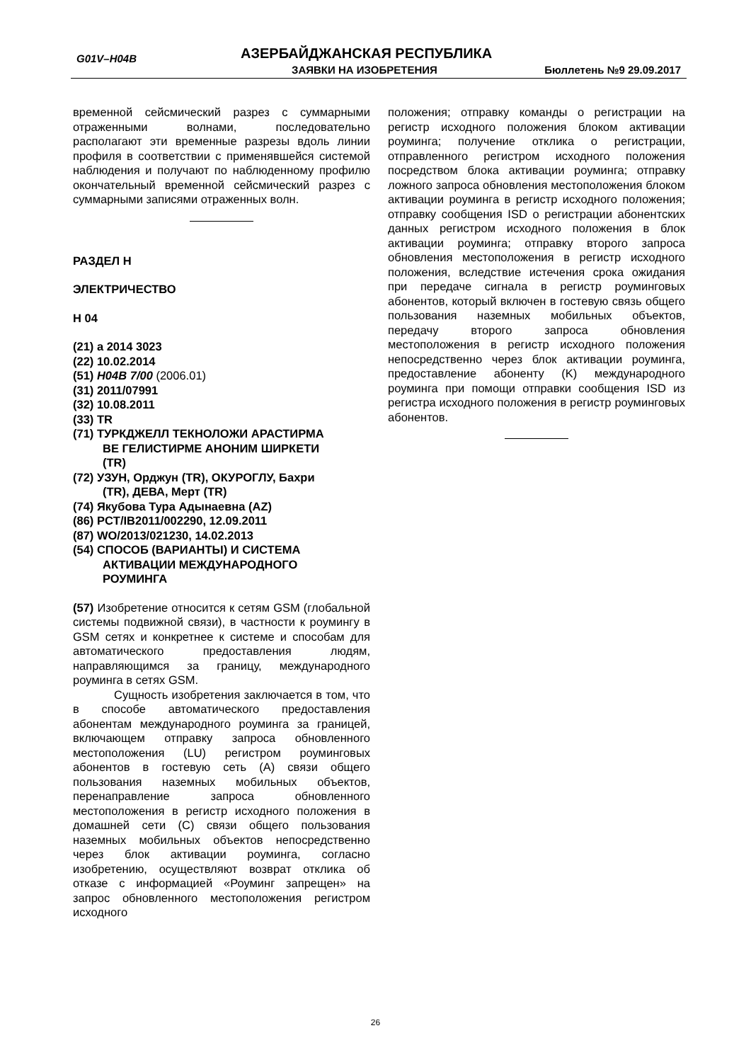G01V–H04B АЗЕРБАЙДЖАНСКАЯ РЕСПУБЛИКА
ЗАЯВКИ НА ИЗОБРЕТЕНИЯ Бюллетень №9 29.09.2017
временной сейсмический разрез с суммарными отраженными волнами, последовательно располагают эти временные разрезы вдоль линии профиля в соответствии с применявшейся системой наблюдения и получают по наблюденному профилю окончательный временной сейсмический разрез с суммарными записями отраженных волн.
РАЗДЕЛ H
ЭЛЕКТРИЧЕСТВО
H 04
(21) a 2014 3023
(22) 10.02.2014
(51) H04B 7/00 (2006.01)
(31) 2011/07991
(32) 10.08.2011
(33) TR
(71) ТУРКДЖЕЛЛ ТЕКНОЛОЖИ АРАСТИРМА
ВЕ ГЕЛИСТИРМЕ АНОНИМ ШИРКЕТИ
(TR)
(72) УЗУН, Орджун (TR), ОКУРОГЛУ, Бахри
(TR), ДЕВА, Мерт (TR)
(74) Якубова Тура Адынаевна (AZ)
(86) PCT/IB2011/002290, 12.09.2011
(87) WO/2013/021230, 14.02.2013
(54) СПОСОБ (ВАРИАНТЫ) И СИСТЕМА
АКТИВАЦИИ МЕЖДУНАРОДНОГО
РОУМИНГА
(57) Изобретение относится к сетям GSM (глобальной системы подвижной связи), в частности к роумингу в GSM сетях и конкретнее к системе и способам для автоматического предоставления людям, направляющимся за границу, международного роуминга в сетях GSM.
Сущность изобретения заключается в том, что в способе автоматического предоставления абонентам международного роуминга за границей, включающем отправку запроса обновленного местоположения (LU) регистром роуминговых абонентов в гостевую сеть (А) связи общего пользования наземных мобильных объектов, перенаправление запроса обновленного местоположения в регистр исходного положения в домашней сети (С) связи общего пользования наземных мобильных объектов непосредственно через блок активации роуминга, согласно изобретению, осуществляют возврат отклика об отказе с информацией «Роуминг запрещен» на запрос обновленного местоположения регистром исходного
положения; отправку команды о регистрации на регистр исходного положения блоком активации роуминга; получение отклика о регистрации, отправленного регистром исходного положения посредством блока активации роуминга; отправку ложного запроса обновления местоположения блоком активации роуминга в регистр исходного положения; отправку сообщения ISD о регистрации абонентских данных регистром исходного положения в блок активации роуминга; отправку второго запроса обновления местоположения в регистр исходного положения, вследствие истечения срока ожидания при передаче сигнала в регистр роуминговых абонентов, который включен в гостевую связь общего пользования наземных мобильных объектов, передачу второго запроса обновления местоположения в регистр исходного положения непосредственно через блок активации роуминга, предоставление абоненту (K) международного роуминга при помощи отправки сообщения ISD из регистра исходного положения в регистр роуминговых абонентов.
26